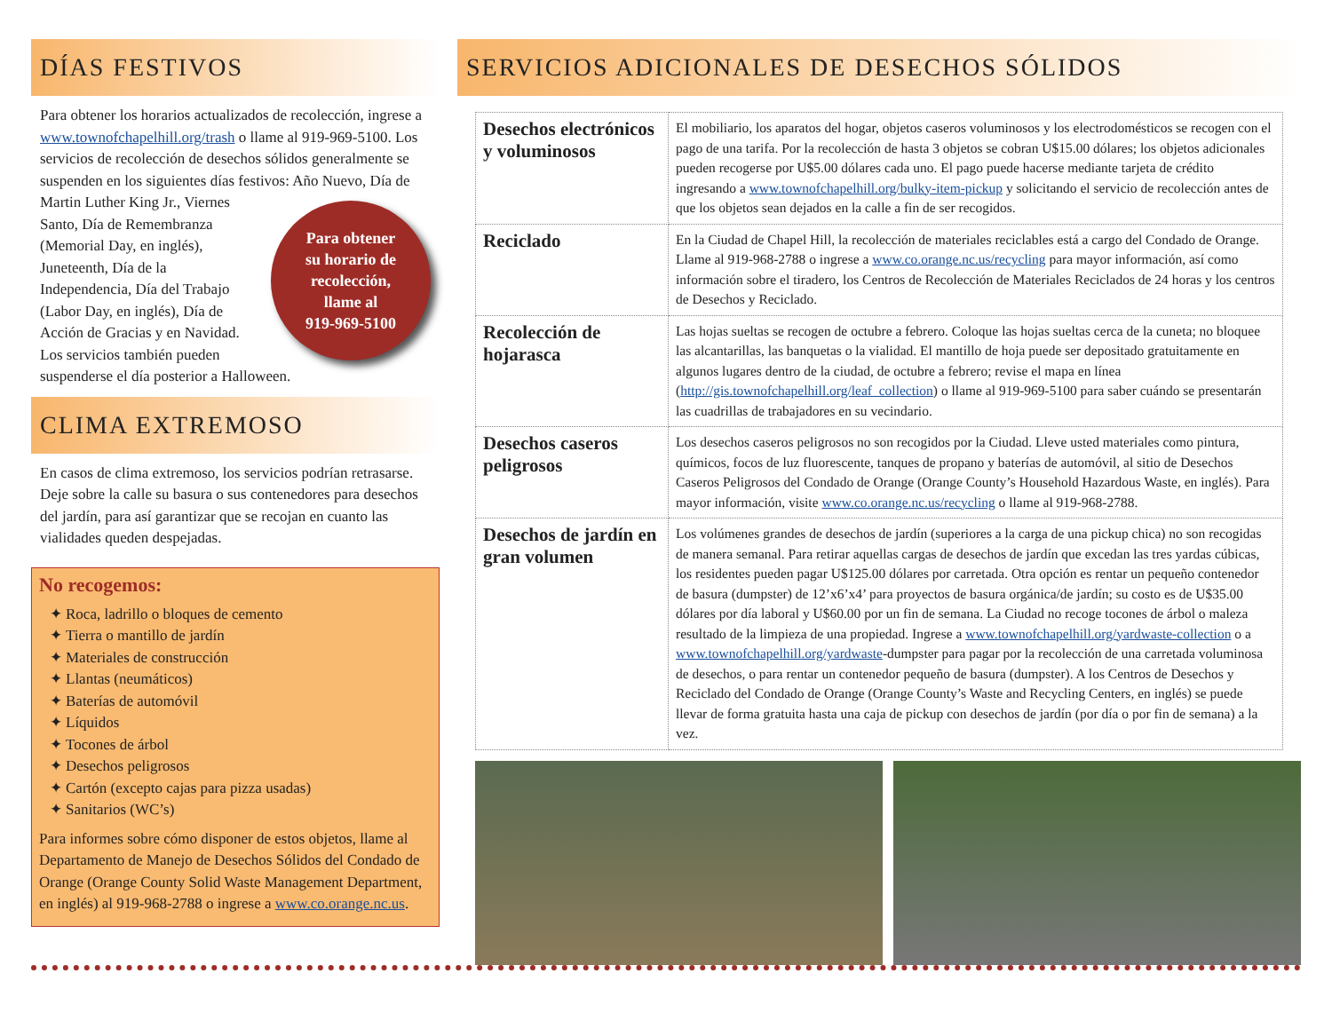DÍAS FESTIVOS
Para obtener los horarios actualizados de recolección, ingrese a www.townofchapelhill.org/trash o llame al 919-969-5100. Los servicios de recolección de desechos sólidos generalmente se suspenden en los siguientes días festivos: Año Nuevo, Día de Martin Luther
Para obtener
su horario de
recolección,
llame al
919-969-5100
King Jr., Viernes Santo, Día de Remembranza (Memorial Day, en inglés), Juneteenth, Día de la Independencia, Día del Trabajo (Labor Day, en inglés), Día de Acción de Gracias y en Navidad. Los servicios también pueden suspenderse el día posterior a Halloween.
CLIMA EXTREMOSO
En casos de clima extremoso, los servicios podrían retrasarse. Deje sobre la calle su basura o sus contenedores para desechos del jardín, para así garantizar que se recojan en cuanto las vialidades queden despejadas.
No recogemos:
Roca, ladrillo o bloques de cemento
Tierra o mantillo de jardín
Materiales de construcción
Llantas (neumáticos)
Baterías de automóvil
Líquidos
Tocones de árbol
Desechos peligrosos
Cartón (excepto cajas para pizza usadas)
Sanitarios (WC’s)
Para informes sobre cómo disponer de estos objetos, llame al Departamento de Manejo de Desechos Sólidos del Condado de Orange (Orange County Solid Waste Management Department, en inglés) al 919-968-2788 o ingrese a www.co.orange.nc.us.
SERVICIOS ADICIONALES DE DESECHOS SÓLIDOS
| Desechos electrónicos y voluminosos | El mobiliario, los aparatos del hogar, objetos caseros voluminosos y los electrodomésticos se recogen con el pago de una tarifa. Por la recolección de hasta 3 objetos se cobran U$15.00 dólares; los objetos adicionales pueden recogerse por U$5.00 dólares cada uno. El pago puede hacerse mediante tarjeta de crédito ingresando a www.townofchapelhill.org/bulky-item-pickup y solicitando el servicio de recolección antes de que los objetos sean dejados en la calle a fin de ser recogidos. |
| Reciclado | En la Ciudad de Chapel Hill, la recolección de materiales reciclables está a cargo del Condado de Orange. Llame al 919-968-2788 o ingrese a www.co.orange.nc.us/recycling para mayor información, así como información sobre el tiradero, los Centros de Recolección de Materiales Reciclados de 24 horas y los centros de Desechos y Reciclado. |
| Recolección de hojarasca | Las hojas sueltas se recogen de octubre a febrero. Coloque las hojas sueltas cerca de la cuneta; no bloquee las alcantarillas, las banquetas o la vialidad. El mantillo de hoja puede ser depositado gratuitamente en algunos lugares dentro de la ciudad, de octubre a febrero; revise el mapa en línea ( http://gis.townofchapelhill.org/leaf_collection ) o llame al 919-969-5100 para saber cuándo se presentarán las cuadrillas de trabajadores en su vecindario. |
| Desechos caseros peligrosos | Los desechos caseros peligrosos no son recogidos por la Ciudad. Lleve usted materiales como pintura, químicos, focos de luz fluorescente, tanques de propano y baterías de automóvil, al sitio de Desechos Caseros Peligrosos del Condado de Orange (Orange County’s Household Hazardous Waste, en inglés). Para mayor información, visite www.co.orange.nc.us/recycling o llame al 919-968-2788. |
| Desechos de jardín en gran volumen | Los volúmenes grandes de desechos de jardín (superiores a la carga de una pickup chica) no son recogidas de manera semanal. Para retirar aquellas cargas de desechos de jardín que excedan las tres yardas cúbicas, los residentes pueden pagar U$125.00 dólares por carretada. Otra opción es rentar un pequeño contenedor de basura (dumpster) de 12’x6’x4’ para proyectos de basura orgánica/de jardín; su costo es de U$35.00 dólares por día laboral y U$60.00 por un fin de semana. La Ciudad no recoge tocones de árbol o maleza resultado de la limpieza de una propiedad. Ingrese a www.townofchapelhill.org/yardwaste-collection o a www.townofchapelhill.org/yardwaste -dumpster para pagar por la recolección de una carretada voluminosa de desechos, o para rentar un contenedor pequeño de basura (dumpster). A los Centros de Desechos y Reciclado del Condado de Orange (Orange County’s Waste and Recycling Centers, en inglés) se puede llevar de forma gratuita hasta una caja de pickup con desechos de jardín (por día o por fin de semana) a la vez. |